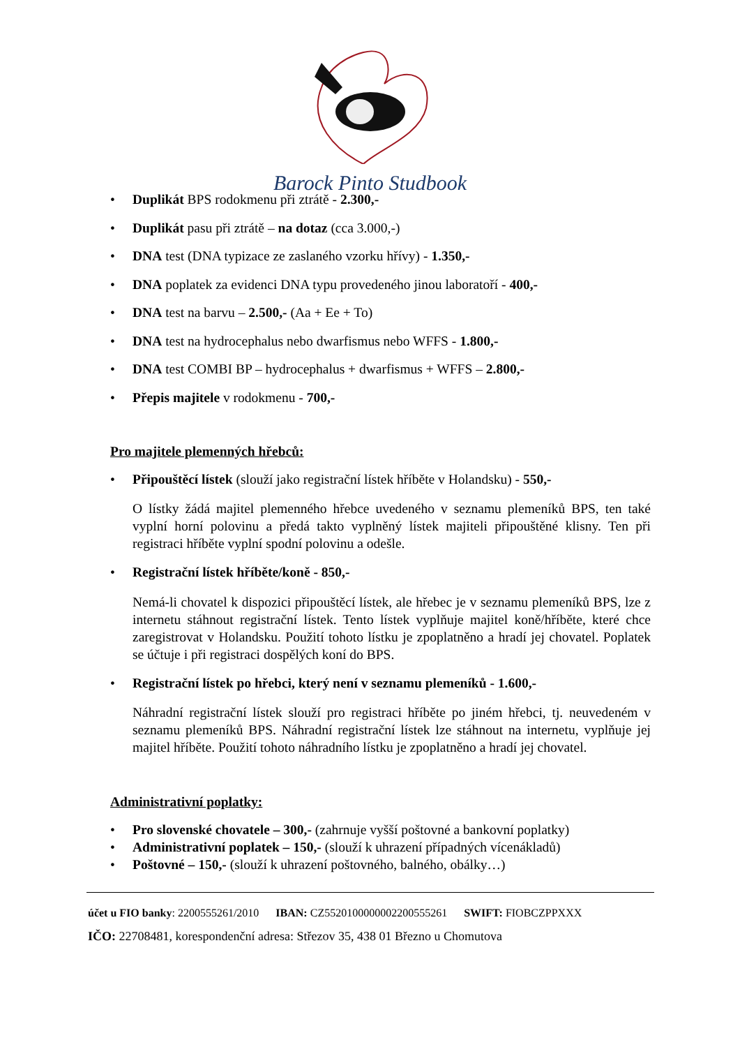Barock Pinto Studbook
Duplikát BPS rodokmenu při ztrátě - 2.300,-
Duplikát pasu při ztrátě – na dotaz (cca 3.000,-)
DNA test (DNA typizace ze zaslaného vzorku hřívy) - 1.350,-
DNA poplatek za evidenci DNA typu provedeného jinou laboratoří - 400,-
DNA test na barvu – 2.500,- (Aa + Ee + To)
DNA test na hydrocephalus nebo dwarfismus nebo WFFS - 1.800,-
DNA test COMBI BP – hydrocephalus + dwarfismus + WFFS – 2.800,-
Přepis majitele v rodokmenu - 700,-
Pro majitele plemenných hřebců:
Připouštěcí lístek (slouží jako registrační lístek hříběte v Holandsku) - 550,-
O lístky žádá majitel plemenného hřebce uvedeného v seznamu plemeníků BPS, ten také vyplní horní polovinu a předá takto vyplněný lístek majiteli připouštěné klisny. Ten při registraci hříběte vyplní spodní polovinu a odešle.
Registrační lístek hříběte/koně - 850,-
Nemá-li chovatel k dispozici připouštěcí lístek, ale hřebec je v seznamu plemeníků BPS, lze z internetu stáhnout registrační lístek. Tento lístek vyplňuje majitel koně/hříběte, které chce zaregistrovat v Holandsku. Použití tohoto lístku je zpoplatněno a hradí jej chovatel. Poplatek se účtuje i při registraci dospělých koní do BPS.
Registrační lístek po hřebci, který není v seznamu plemeníků - 1.600,-
Náhradní registrační lístek slouží pro registraci hříběte po jiném hřebci, tj. neuvedeném v seznamu plemeníků BPS. Náhradní registrační lístek lze stáhnout na internetu, vyplňuje jej majitel hříběte. Použití tohoto náhradního lístku je zpoplatněno a hradí jej chovatel.
Administrativní poplatky:
Pro slovenské chovatele – 300,- (zahrnuje vyšší poštovné a bankovní poplatky)
Administrativní poplatek – 150,- (slouží k uhrazení případných vícenákladů)
Poštovné – 150,- (slouží k uhrazení poštovného, balného, obálky…)
účet u FIO banky: 2200555261/2010 IBAN: CZ5520100000002200555261 SWIFT: FIOBCZPPXXX
IČO: 22708481, korespondenční adresa: Střezov 35, 438 01 Březno u Chomutova